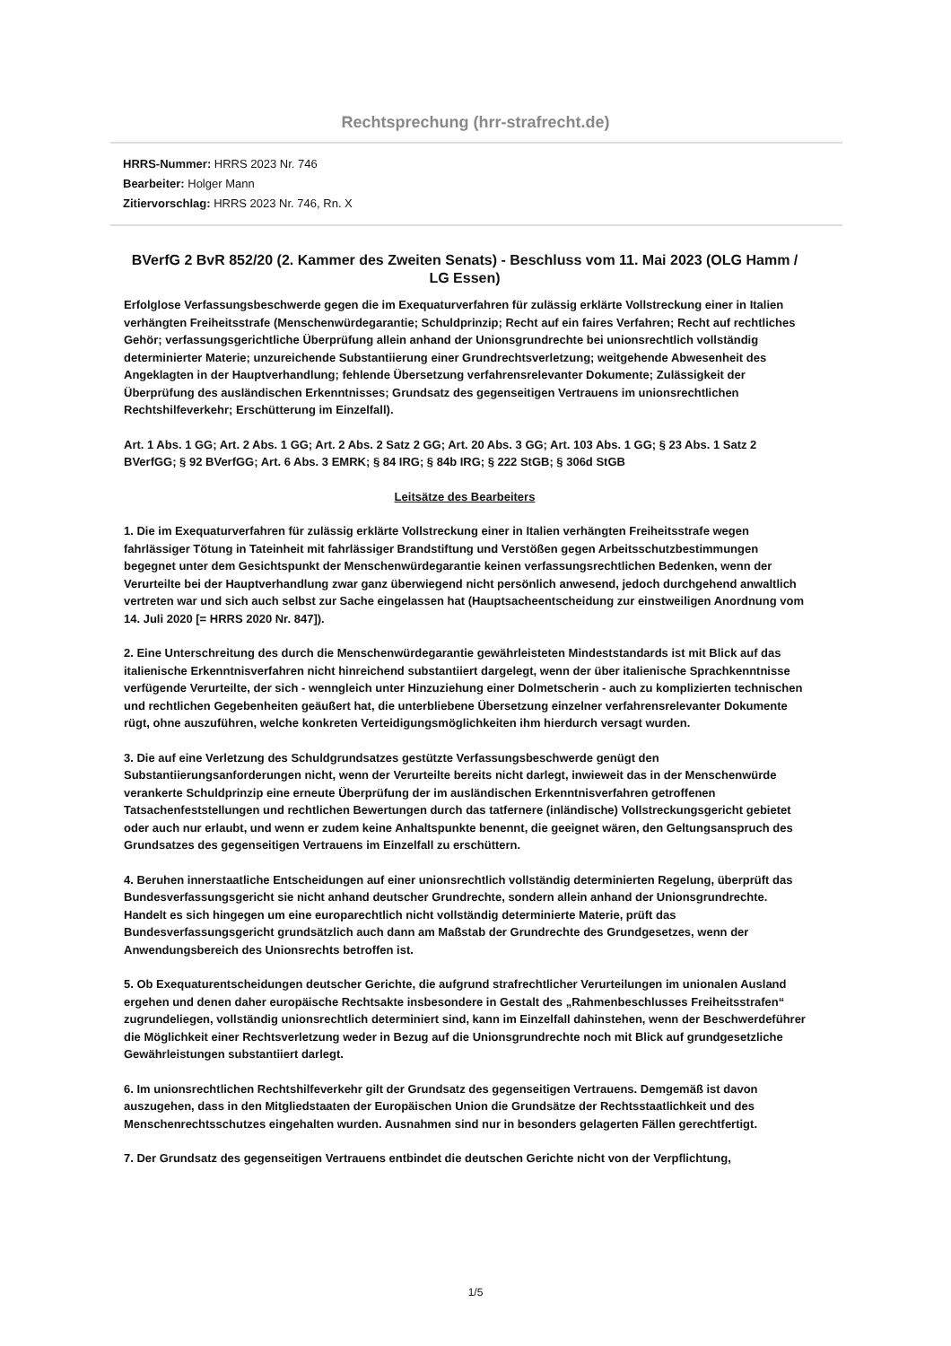Rechtsprechung (hrr-strafrecht.de)
HRRS-Nummer: HRRS 2023 Nr. 746
Bearbeiter: Holger Mann
Zitiervorschlag: HRRS 2023 Nr. 746, Rn. X
BVerfG 2 BvR 852/20 (2. Kammer des Zweiten Senats) - Beschluss vom 11. Mai 2023 (OLG Hamm / LG Essen)
Erfolglose Verfassungsbeschwerde gegen die im Exequaturverfahren für zulässig erklärte Vollstreckung einer in Italien verhängten Freiheitsstrafe (Menschenwürdegarantie; Schuldprinzip; Recht auf ein faires Verfahren; Recht auf rechtliches Gehör; verfassungsgerichtliche Überprüfung allein anhand der Unionsgrundrechte bei unionsrechtlich vollständig determinierter Materie; unzureichende Substantiierung einer Grundrechtsverletzung; weitgehende Abwesenheit des Angeklagten in der Hauptverhandlung; fehlende Übersetzung verfahrensrelevanter Dokumente; Zulässigkeit der Überprüfung des ausländischen Erkenntnisses; Grundsatz des gegenseitigen Vertrauens im unionsrechtlichen Rechtshilfeverkehr; Erschütterung im Einzelfall).
Art. 1 Abs. 1 GG; Art. 2 Abs. 1 GG; Art. 2 Abs. 2 Satz 2 GG; Art. 20 Abs. 3 GG; Art. 103 Abs. 1 GG; § 23 Abs. 1 Satz 2 BVerfGG; § 92 BVerfGG; Art. 6 Abs. 3 EMRK; § 84 IRG; § 84b IRG; § 222 StGB; § 306d StGB
Leitsätze des Bearbeiters
1. Die im Exequaturverfahren für zulässig erklärte Vollstreckung einer in Italien verhängten Freiheitsstrafe wegen fahrlässiger Tötung in Tateinheit mit fahrlässiger Brandstiftung und Verstößen gegen Arbeitsschutzbestimmungen begegnet unter dem Gesichtspunkt der Menschenwürdegarantie keinen verfassungsrechtlichen Bedenken, wenn der Verurteilte bei der Hauptverhandlung zwar ganz überwiegend nicht persönlich anwesend, jedoch durchgehend anwaltlich vertreten war und sich auch selbst zur Sache eingelassen hat (Hauptsacheentscheidung zur einstweiligen Anordnung vom 14. Juli 2020 [= HRRS 2020 Nr. 847]).
2. Eine Unterschreitung des durch die Menschenwürdegarantie gewährleisteten Mindeststandards ist mit Blick auf das italienische Erkenntnisverfahren nicht hinreichend substantiiert dargelegt, wenn der über italienische Sprachkenntnisse verfügende Verurteilte, der sich - wenngleich unter Hinzuziehung einer Dolmetscherin - auch zu komplizierten technischen und rechtlichen Gegebenheiten geäußert hat, die unterbliebene Übersetzung einzelner verfahrensrelevanter Dokumente rügt, ohne auszuführen, welche konkreten Verteidigungsmöglichkeiten ihm hierdurch versagt wurden.
3. Die auf eine Verletzung des Schuldgrundsatzes gestützte Verfassungsbeschwerde genügt den Substantiierungsanforderungen nicht, wenn der Verurteilte bereits nicht darlegt, inwieweit das in der Menschenwürde verankerte Schuldprinzip eine erneute Überprüfung der im ausländischen Erkenntnisverfahren getroffenen Tatsachenfeststellungen und rechtlichen Bewertungen durch das tatfernere (inländische) Vollstreckungsgericht gebietet oder auch nur erlaubt, und wenn er zudem keine Anhaltspunkte benennt, die geeignet wären, den Geltungsanspruch des Grundsatzes des gegenseitigen Vertrauens im Einzelfall zu erschüttern.
4. Beruhen innerstaatliche Entscheidungen auf einer unionsrechtlich vollständig determinierten Regelung, überprüft das Bundesverfassungsgericht sie nicht anhand deutscher Grundrechte, sondern allein anhand der Unionsgrundrechte. Handelt es sich hingegen um eine europarechtlich nicht vollständig determinierte Materie, prüft das Bundesverfassungsgericht grundsätzlich auch dann am Maßstab der Grundrechte des Grundgesetzes, wenn der Anwendungsbereich des Unionsrechts betroffen ist.
5. Ob Exequaturentscheidungen deutscher Gerichte, die aufgrund strafrechtlicher Verurteilungen im unionalen Ausland ergehen und denen daher europäische Rechtsakte insbesondere in Gestalt des „Rahmenbeschlusses Freiheitsstrafen“ zugrundeliegen, vollständig unionsrechtlich determiniert sind, kann im Einzelfall dahinstehen, wenn der Beschwerdeführer die Möglichkeit einer Rechtsverletzung weder in Bezug auf die Unionsgrundrechte noch mit Blick auf grundgesetzliche Gewährleistungen substantiiert darlegt.
6. Im unionsrechtlichen Rechtshilfeverkehr gilt der Grundsatz des gegenseitigen Vertrauens. Demgemäß ist davon auszugehen, dass in den Mitgliedstaaten der Europäischen Union die Grundsätze der Rechtsstaatlichkeit und des Menschenrechtsschutzes eingehalten wurden. Ausnahmen sind nur in besonders gelagerten Fällen gerechtfertigt.
7. Der Grundsatz des gegenseitigen Vertrauens entbindet die deutschen Gerichte nicht von der Verpflichtung,
1/5